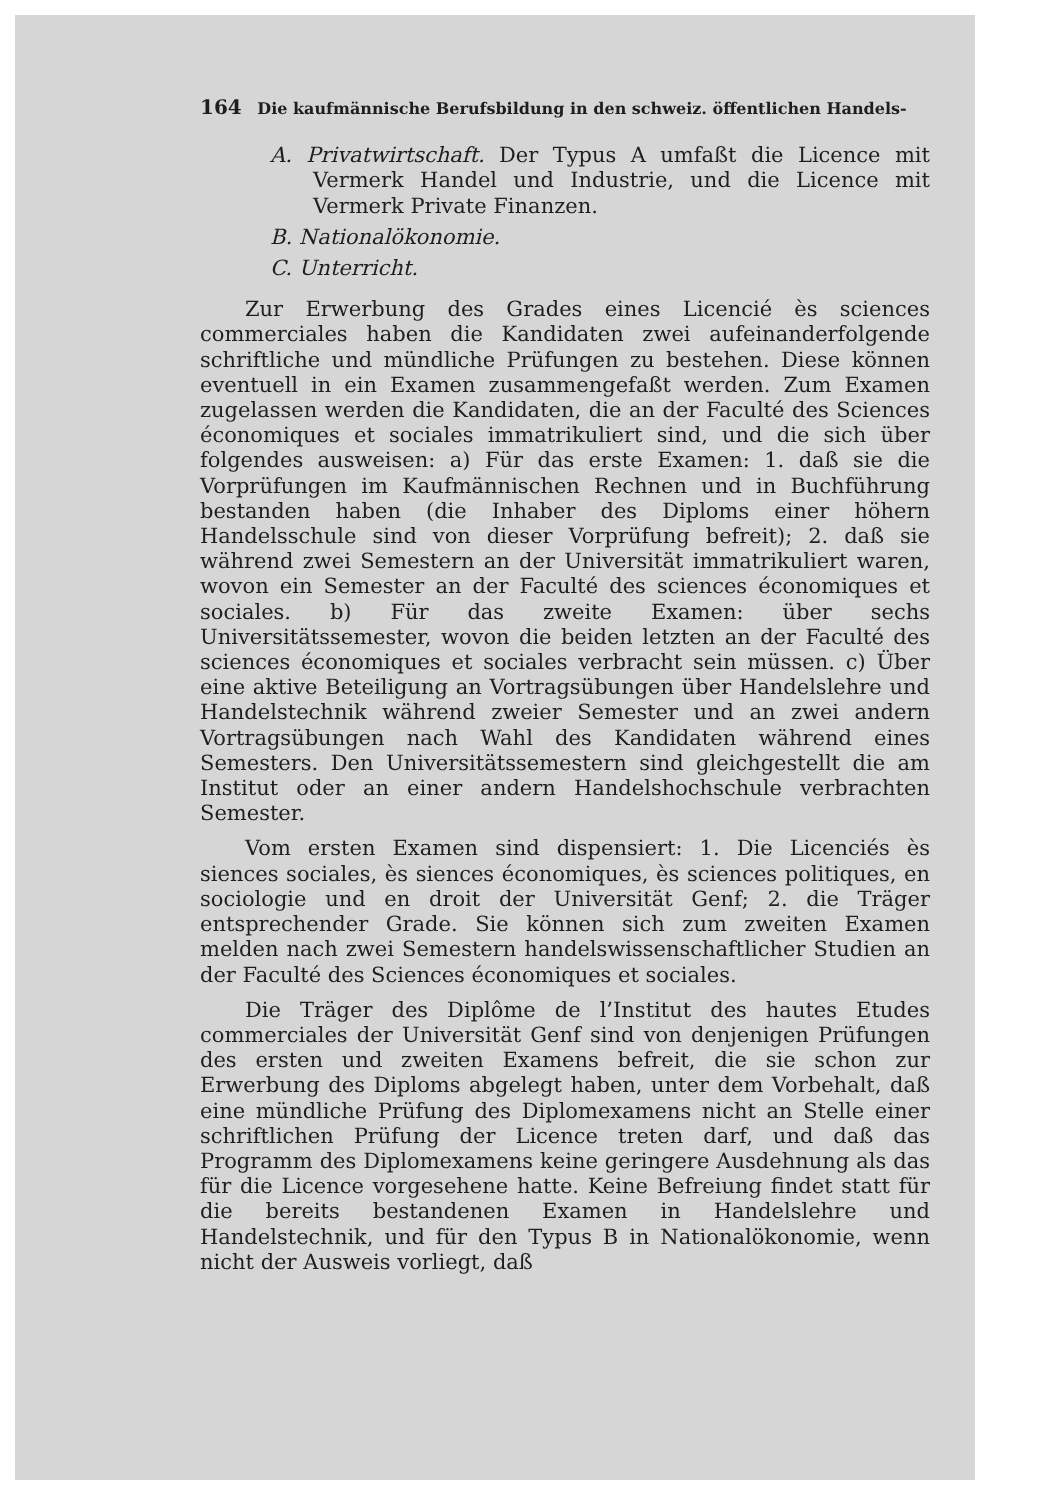164 Die kaufmännische Berufsbildung in den schweiz. öffentlichen Handels-
A. Privatwirtschaft. Der Typus A umfaßt die Licence mit Vermerk Handel und Industrie, und die Licence mit Vermerk Private Finanzen.
B. Nationalökonomie.
C. Unterricht.
Zur Erwerbung des Grades eines Licencié ès sciences commerciales haben die Kandidaten zwei aufeinanderfolgende schriftliche und mündliche Prüfungen zu bestehen. Diese können eventuell in ein Examen zusammengefaßt werden. Zum Examen zugelassen werden die Kandidaten, die an der Faculté des Sciences économiques et sociales immatrikuliert sind, und die sich über folgendes ausweisen: a) Für das erste Examen: 1. daß sie die Vorprüfungen im Kaufmännischen Rechnen und in Buchführung bestanden haben (die Inhaber des Diploms einer höhern Handelsschule sind von dieser Vorprüfung befreit); 2. daß sie während zwei Semestern an der Universität immatrikuliert waren, wovon ein Semester an der Faculté des sciences économiques et sociales. b) Für das zweite Examen: über sechs Universitätssemester, wovon die beiden letzten an der Faculté des sciences économiques et sociales verbracht sein müssen. c) Über eine aktive Beteiligung an Vortragsübungen über Handelslehre und Handelstechnik während zweier Semester und an zwei andern Vortragsübungen nach Wahl des Kandidaten während eines Semesters. Den Universitätssemestern sind gleichgestellt die am Institut oder an einer andern Handelshochschule verbrachten Semester.
Vom ersten Examen sind dispensiert: 1. Die Licenciés ès siences sociales, ès siences économiques, ès sciences politiques, en sociologie und en droit der Universität Genf; 2. die Träger entsprechender Grade. Sie können sich zum zweiten Examen melden nach zwei Semestern handelswissenschaftlicher Studien an der Faculté des Sciences économiques et sociales.
Die Träger des Diplôme de l’Institut des hautes Etudes commerciales der Universität Genf sind von denjenigen Prüfungen des ersten und zweiten Examens befreit, die sie schon zur Erwerbung des Diploms abgelegt haben, unter dem Vorbehalt, daß eine mündliche Prüfung des Diplomexamens nicht an Stelle einer schriftlichen Prüfung der Licence treten darf, und daß das Programm des Diplomexamens keine geringere Ausdehnung als das für die Licence vorgesehene hatte. Keine Befreiung findet statt für die bereits bestandenen Examen in Handelslehre und Handelstechnik, und für den Typus B in Nationalökonomie, wenn nicht der Ausweis vorliegt, daß